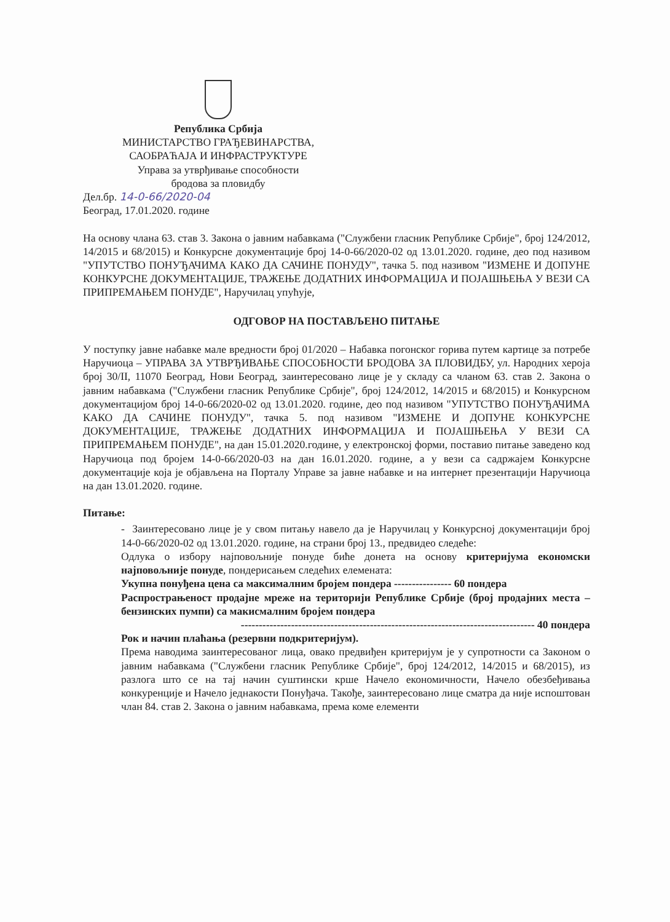Република Србија
МИНИСТАРСТВО ГРАЂЕВИНАРСТВА,
САОБРАЋАЈА И ИНФРАСТРУКТУРЕ
Управа за утврђивање способности
бродова за пловидбу
Дел.бр. 14-0-66/2020-04
Београд, 17.01.2020. године
На основу члана 63. став 3. Закона о јавним набавкама ("Службени гласник Републике Србије", број 124/2012, 14/2015 и 68/2015) и Конкурсне документације број 14-0-66/2020-02 од 13.01.2020. године, део под називом "УПУТСТВО ПОНУЂАЧИМА КАКО ДА САЧИНЕ ПОНУДУ", тачка 5. под називом "ИЗМЕНЕ И ДОПУНЕ КОНКУРСНЕ ДОКУМЕНТАЦИЈЕ, ТРАЖЕЊЕ ДОДАТНИХ ИНФОРМАЦИЈА И ПОЈАШЊЕЊА У ВЕЗИ СА ПРИПРЕМАЊЕМ ПОНУДЕ", Наручилац упућује,
ОДГОВОР НА ПОСТАВЉЕНО ПИТАЊЕ
У поступку јавне набавке мале вредности број 01/2020 – Набавка погонског горива путем картице за потребе Наручиоца – УПРАВА ЗА УТВРЂИВАЊЕ СПОСОБНОСТИ БРОДОВА ЗА ПЛОВИДБУ, ул. Народних хероја број 30/II, 11070 Београд, Нови Београд, заинтересовано лице је у складу са чланом 63. став 2. Закона о јавним набавкама ("Службени гласник Републике Србије", број 124/2012, 14/2015 и 68/2015) и Конкурсном документацијом број 14-0-66/2020-02 од 13.01.2020. године, део под називом "УПУТСТВО ПОНУЂАЧИМА КАКО ДА САЧИНЕ ПОНУДУ", тачка 5. под називом "ИЗМЕНЕ И ДОПУНЕ КОНКУРСНЕ ДОКУМЕНТАЦИЈЕ, ТРАЖЕЊЕ ДОДАТНИХ ИНФОРМАЦИЈА И ПОЈАШЊЕЊА У ВЕЗИ СА ПРИПРЕМАЊЕМ ПОНУДЕ", на дан 15.01.2020.године, у електронској форми, поставио питање заведено код Наручиоца под бројем 14-0-66/2020-03 на дан 16.01.2020. године, а у вези са садржајем Конкурсне документације која је објављена на Порталу Управе за јавне набавке и на интернет презентацији Наручиоца на дан 13.01.2020. године.
Питање:
- Заинтересовано лице је у свом питању навело да је Наручилац у Конкурсној документацији број 14-0-66/2020-02 од 13.01.2020. године, на страни број 13., предвидео следеће:
Одлука о избору најповољније понуде биће донета на основу критеријума економски најповољније понуде, пондерисањем следећих елемената:
Укупна понуђена цена са максималним бројем пондера ---------------- 60 пондера
Распрострањеност продајне мреже на територији Републике Србије (број продајних места – бензинских пумпи) са макисмалним бројем пондера
---------------------------------------------------------------------------------- 40 пондера
Рок и начин плаћања (резервни подкритеријум).
Према наводима заинтересованог лица, овако предвиђен критеријум је у супротности са Законом о јавним набавкама ("Службени гласник Републике Србије", број 124/2012, 14/2015 и 68/2015), из разлога што се на тај начин суштински крше Начело економичности, Начело обезбеђивања конкуренције и Начело једнакости Понуђача. Такође, заинтересовано лице сматра да није испоштован члан 84. став 2. Закона о јавним набавкама, према коме елементи